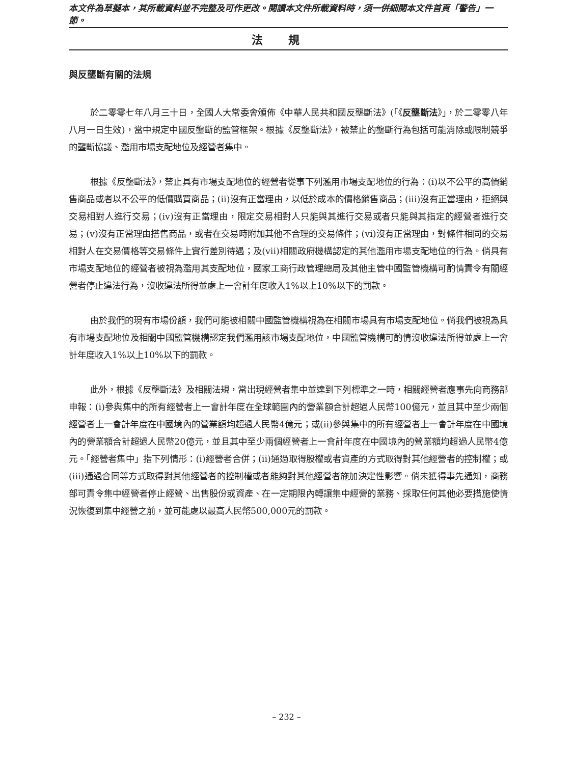本文件為草擬本，其所載資料並不完整及可作更改。閱讀本文件所載資料時，須一併細閱本文件首頁「警告」一節。
法規
與反壟斷有關的法規
於二零零七年八月三十日，全國人大常委會頒佈《中華人民共和國反壟斷法》(「《反壟斷法》」，於二零零八年八月一日生效)，當中規定中國反壟斷的監管框架。根據《反壟斷法》，被禁止的壟斷行為包括可能消除或限制競爭的壟斷協議、濫用市場支配地位及經營者集中。
根據《反壟斷法》，禁止具有市場支配地位的經營者從事下列濫用市場支配地位的行為：(i)以不公平的高價銷售商品或者以不公平的低價購買商品；(ii)沒有正當理由，以低於成本的價格銷售商品；(iii)沒有正當理由，拒絕與交易相對人進行交易；(iv)沒有正當理由，限定交易相對人只能與其進行交易或者只能與其指定的經營者進行交易；(v)沒有正當理由搭售商品，或者在交易時附加其他不合理的交易條件；(vi)沒有正當理由，對條件相同的交易相對人在交易價格等交易條件上實行差別待遇；及(vii)相關政府機構認定的其他濫用市場支配地位的行為。倘具有市場支配地位的經營者被視為濫用其支配地位，國家工商行政管理總局及其他主管中國監管機構可酌情責令有關經營者停止違法行為，沒收違法所得並處上一會計年度收入1%以上10%以下的罰款。
由於我們的現有市場份額，我們可能被相關中國監管機構視為在相關市場具有市場支配地位。倘我們被視為具有市場支配地位及相關中國監管機構認定我們濫用該市場支配地位，中國監管機構可酌情沒收違法所得並處上一會計年度收入1%以上10%以下的罰款。
此外，根據《反壟斷法》及相關法規，當出現經營者集中並達到下列標準之一時，相關經營者應事先向商務部申報：(i)參與集中的所有經營者上一會計年度在全球範圍內的營業額合計超過人民幣100億元，並且其中至少兩個經營者上一會計年度在中國境內的營業額均超過人民幣4億元；或(ii)參與集中的所有經營者上一會計年度在中國境內的營業額合計超過人民幣20億元，並且其中至少兩個經營者上一會計年度在中國境內的營業額均超過人民幣4億元。「經營者集中」指下列情形：(i)經營者合併；(ii)通過取得股權或者資產的方式取得對其他經營者的控制權；或(iii)通過合同等方式取得對其他經營者的控制權或者能夠對其他經營者施加決定性影響。倘未獲得事先通知，商務部可責令集中經營者停止經營、出售股份或資產、在一定期限內轉讓集中經營的業務、採取任何其他必要措施使情況恢復到集中經營之前，並可能處以最高人民幣500,000元的罰款。
– 232 –